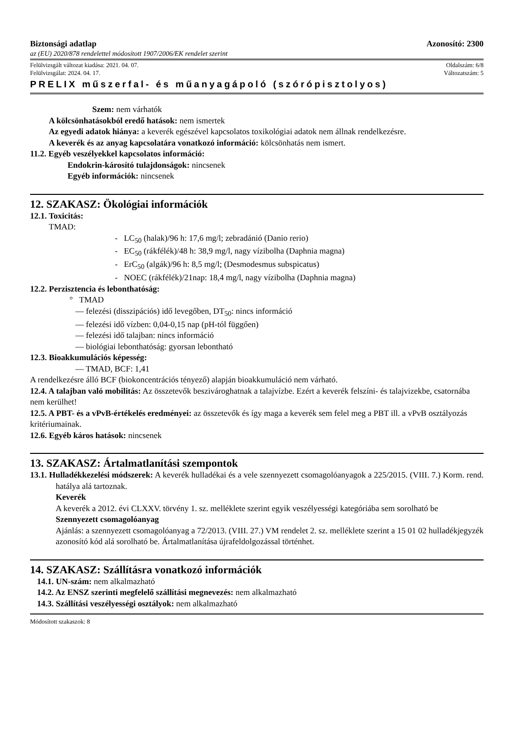Biztonsági adatlap Azonosító: 2300
az (EU) 2020/878 rendelettel módosított 1907/2006/EK rendelet szerint
Felülvizsgált változat kiadása: 2021. 04. 07. Oldalszám: 6/8
Felülvizsgálat: 2024. 04. 17. Változatszám: 5
PRELIX műszerfal- és műanyagápoló (szórópisztolyos)
Szem: nem várhatók
A kölcsönhatásokból eredő hatások: nem ismertek
Az egyedi adatok hiánya: a keverék egészével kapcsolatos toxikológiai adatok nem állnak rendelkezésre.
A keverék és az anyag kapcsolatára vonatkozó információ: kölcsönhatás nem ismert.
11.2. Egyéb veszélyekkel kapcsolatos információ:
Endokrin-károsító tulajdonságok: nincsenek
Egyéb információk: nincsenek
12. SZAKASZ: Ökológiai információk
12.1. Toxicitás:
TMAD:
- LC<sub>50</sub> (halak)/96 h: 17,6 mg/l; zebradánió (Danio rerio)
- EC<sub>50</sub> (rákfélék)/48 h: 38,9 mg/l, nagy vízibolha (Daphnia magna)
- ErC<sub>50</sub> (algák)/96 h: 8,5 mg/l; (Desmodesmus subspicatus)
- NOEC (rákfélék)/21nap: 18,4 mg/l, nagy vízibolha (Daphnia magna)
12.2. Perzisztencia és lebonthatóság:
° TMAD
— felezési (disszipációs) idő levegőben, DT<sub>50</sub>: nincs információ
— felezési idő vízben: 0,04-0,15 nap (pH-tól függően)
— felezési idő talajban: nincs információ
— biológiai lebonthatóság: gyorsan lebontható
12.3. Bioakkumulációs képesség:
— TMAD, BCF: 1,41
A rendelkezésre álló BCF (biokoncentrációs tényező) alapján bioakkumuláció nem várható.
12.4. A talajban való mobilitás: Az összetevők beszivároghatnak a talajvízbe. Ezért a keverék felszíni- és talajvizekbe, csatornába nem kerülhet!
12.5. A PBT- és a vPvB-értékelés eredményei: az összetevők és így maga a keverék sem felel meg a PBT ill. a vPvB osztályozás kritériumainak.
12.6. Egyéb káros hatások: nincsenek
13. SZAKASZ: Ártalmatlanítási szempontok
13.1. Hulladékkezelési módszerek: A keverék hulladékai és a vele szennyezett csomagolóanyagok a 225/2015. (VIII. 7.) Korm. rend. hatálya alá tartoznak.
Keverék
A keverék a 2012. évi CLXXV. törvény 1. sz. melléklete szerint egyik veszélyességi kategóriába sem sorolható be
Szennyezett csomagolóanyag
Ajánlás: a szennyezett csomagolóanyag a 72/2013. (VIII. 27.) VM rendelet 2. sz. melléklete szerint a 15 01 02 hulladékjegyzék azonosító kód alá sorolható be. Ártalmatlanítása újrafeldolgozással történhet.
14. SZAKASZ: Szállításra vonatkozó információk
14.1. UN-szám: nem alkalmazható
14.2. Az ENSZ szerinti megfelelő szállítási megnevezés: nem alkalmazható
14.3. Szállítási veszélyességi osztályok: nem alkalmazható
Módosított szakaszok: 8